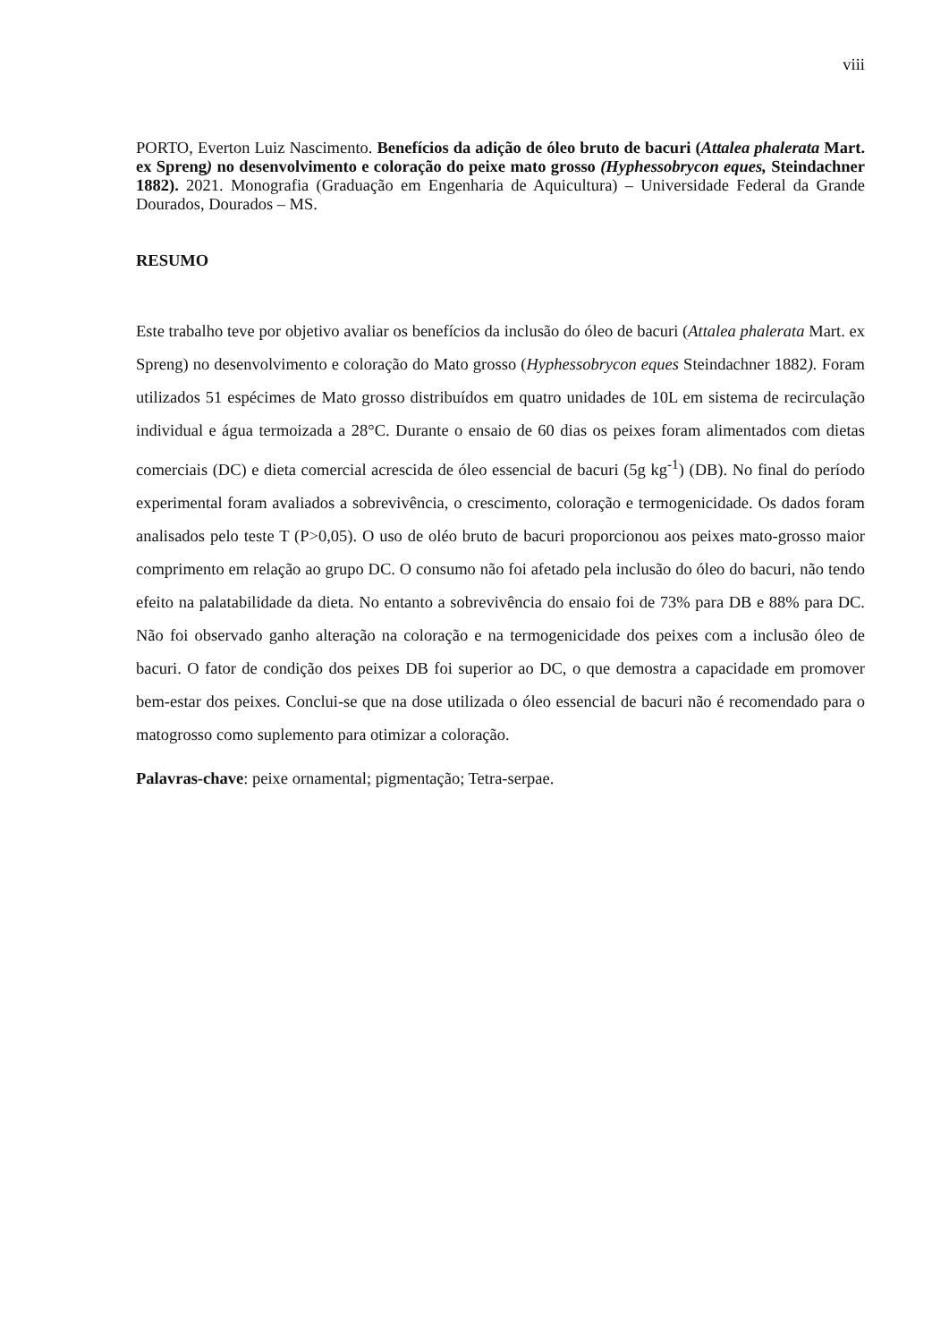viii
PORTO, Everton Luiz Nascimento. Benefícios da adição de óleo bruto de bacuri (Attalea phalerata Mart. ex Spreng) no desenvolvimento e coloração do peixe mato grosso (Hyphessobrycon eques, Steindachner 1882). 2021. Monografia (Graduação em Engenharia de Aquicultura) – Universidade Federal da Grande Dourados, Dourados – MS.
RESUMO
Este trabalho teve por objetivo avaliar os benefícios da inclusão do óleo de bacuri (Attalea phalerata Mart. ex Spreng) no desenvolvimento e coloração do Mato grosso (Hyphessobrycon eques Steindachner 1882). Foram utilizados 51 espécimes de Mato grosso distribuídos em quatro unidades de 10L em sistema de recirculação individual e água termoizada a 28°C. Durante o ensaio de 60 dias os peixes foram alimentados com dietas comerciais (DC) e dieta comercial acrescida de óleo essencial de bacuri (5g kg<sup>-1</sup>) (DB). No final do período experimental foram avaliados a sobrevivência, o crescimento, coloração e termogenicidade. Os dados foram analisados pelo teste T (P>0,05). O uso de oléo bruto de bacuri proporcionou aos peixes mato-grosso maior comprimento em relação ao grupo DC. O consumo não foi afetado pela inclusão do óleo do bacuri, não tendo efeito na palatabilidade da dieta. No entanto a sobrevivência do ensaio foi de 73% para DB e 88% para DC. Não foi observado ganho alteração na coloração e na termogenicidade dos peixes com a inclusão óleo de bacuri. O fator de condição dos peixes DB foi superior ao DC, o que demostra a capacidade em promover bem-estar dos peixes. Conclui-se que na dose utilizada o óleo essencial de bacuri não é recomendado para o matogrosso como suplemento para otimizar a coloração.
Palavras-chave: peixe ornamental; pigmentação; Tetra-serpae.